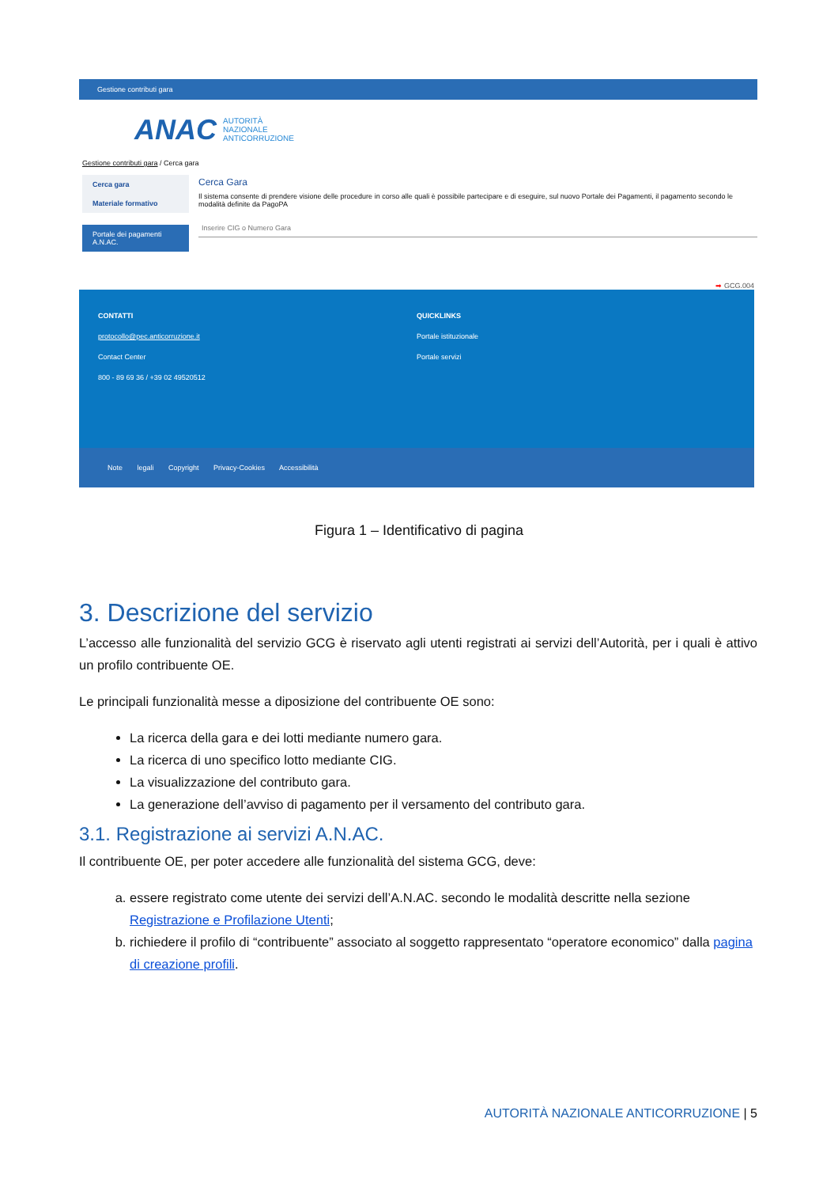Gestione contributi gara
ANAC AUTORITÀ
NAZIONALE
ANTICORRUZIONE
Gestione contributi gara / Cerca gara
Cerca gara
Materiale formativo
Portale dei pagamenti A.N.AC.
Cerca Gara
Il sistema consente di prendere visione delle procedure in corso alle quali è possibile partecipare e di eseguire, sul nuovo Portale dei Pagamenti, il pagamento secondo le modalità definite da PagoPA
Inserire CIG o Numero Gara
➡ GCG.004
CONTATTI
protocollo@pec.anticorruzione.it
Contact Center
800 - 89 69 36 / +39 02 49520512
QUICKLINKS
Portale istituzionale
Portale servizi
Note legali Copyright Privacy-Cookies Accessibilità
Figura 1 – Identificativo di pagina
3. Descrizione del servizio
L’accesso alle funzionalità del servizio GCG è riservato agli utenti registrati ai servizi dell’Autorità, per i quali è attivo un profilo contribuente OE.
Le principali funzionalità messe a diposizione del contribuente OE sono:
La ricerca della gara e dei lotti mediante numero gara.
La ricerca di uno specifico lotto mediante CIG.
La visualizzazione del contributo gara.
La generazione dell’avviso di pagamento per il versamento del contributo gara.
3.1. Registrazione ai servizi A.N.AC.
Il contribuente OE, per poter accedere alle funzionalità del sistema GCG, deve:
a. essere registrato come utente dei servizi dell’A.N.AC. secondo le modalità descritte nella sezione Registrazione e Profilazione Utenti;
b. richiedere il profilo di “contribuente” associato al soggetto rappresentato “operatore economico” dalla pagina di creazione profili.
AUTORITÀ NAZIONALE ANTICORRUZIONE | 5